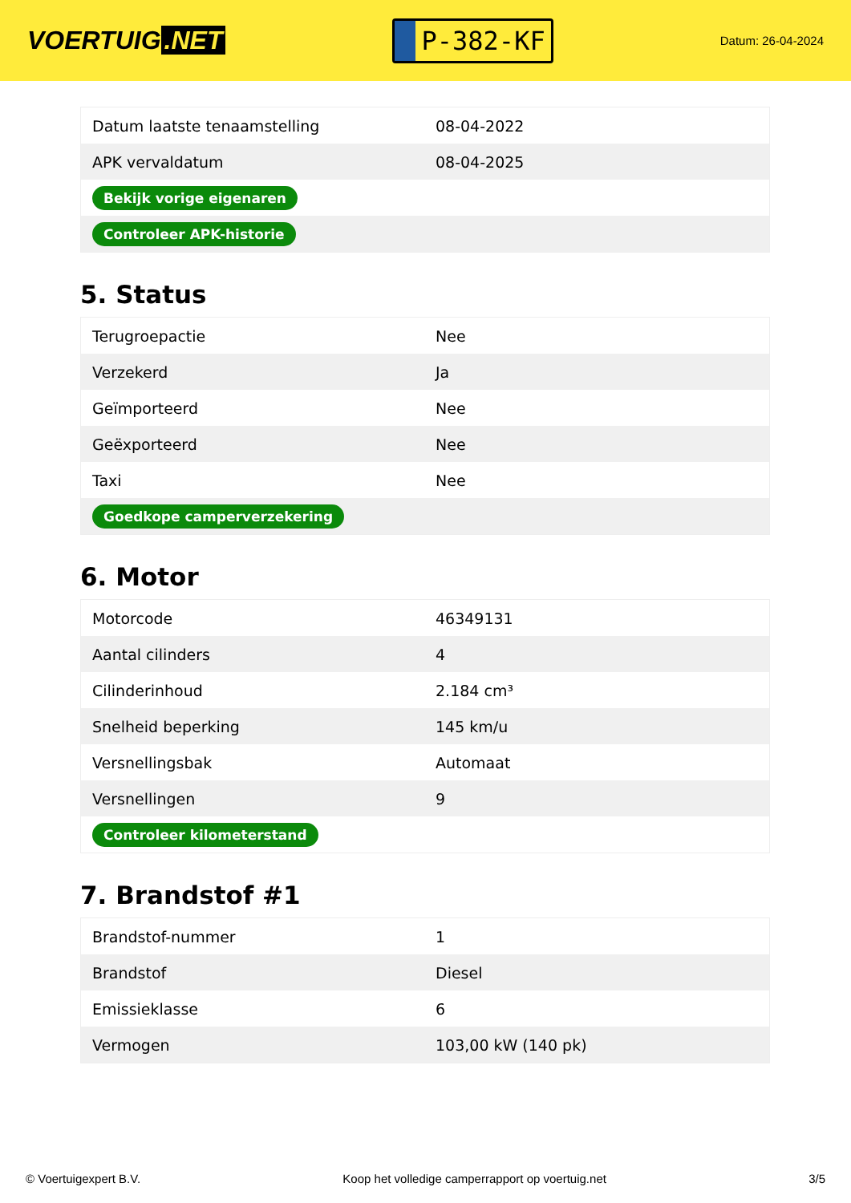VOERTUIG.NET
P-382-KF
Datum: 26-04-2024
| Datum laatste tenaamstelling | 08-04-2022 |
| APK vervaldatum | 08-04-2025 |
| Bekijk vorige eigenaren | |
| Controleer APK-historie | |
5. Status
| Terugroepactie | Nee |
| Verzekerd | Ja |
| Geïmporteerd | Nee |
| Geëxporteerd | Nee |
| Taxi | Nee |
| Goedkope camperverzekering | |
6. Motor
| Motorcode | 46349131 |
| Aantal cilinders | 4 |
| Cilinderinhoud | 2.184 cm³ |
| Snelheid beperking | 145 km/u |
| Versnellingsbak | Automaat |
| Versnellingen | 9 |
| Controleer kilometerstand | |
7. Brandstof #1
| Brandstof-nummer | 1 |
| Brandstof | Diesel |
| Emissieklasse | 6 |
| Vermogen | 103,00 kW (140 pk) |
© Voertuigexpert B.V. Koop het volledige camperrapport op voertuig.net 3/5